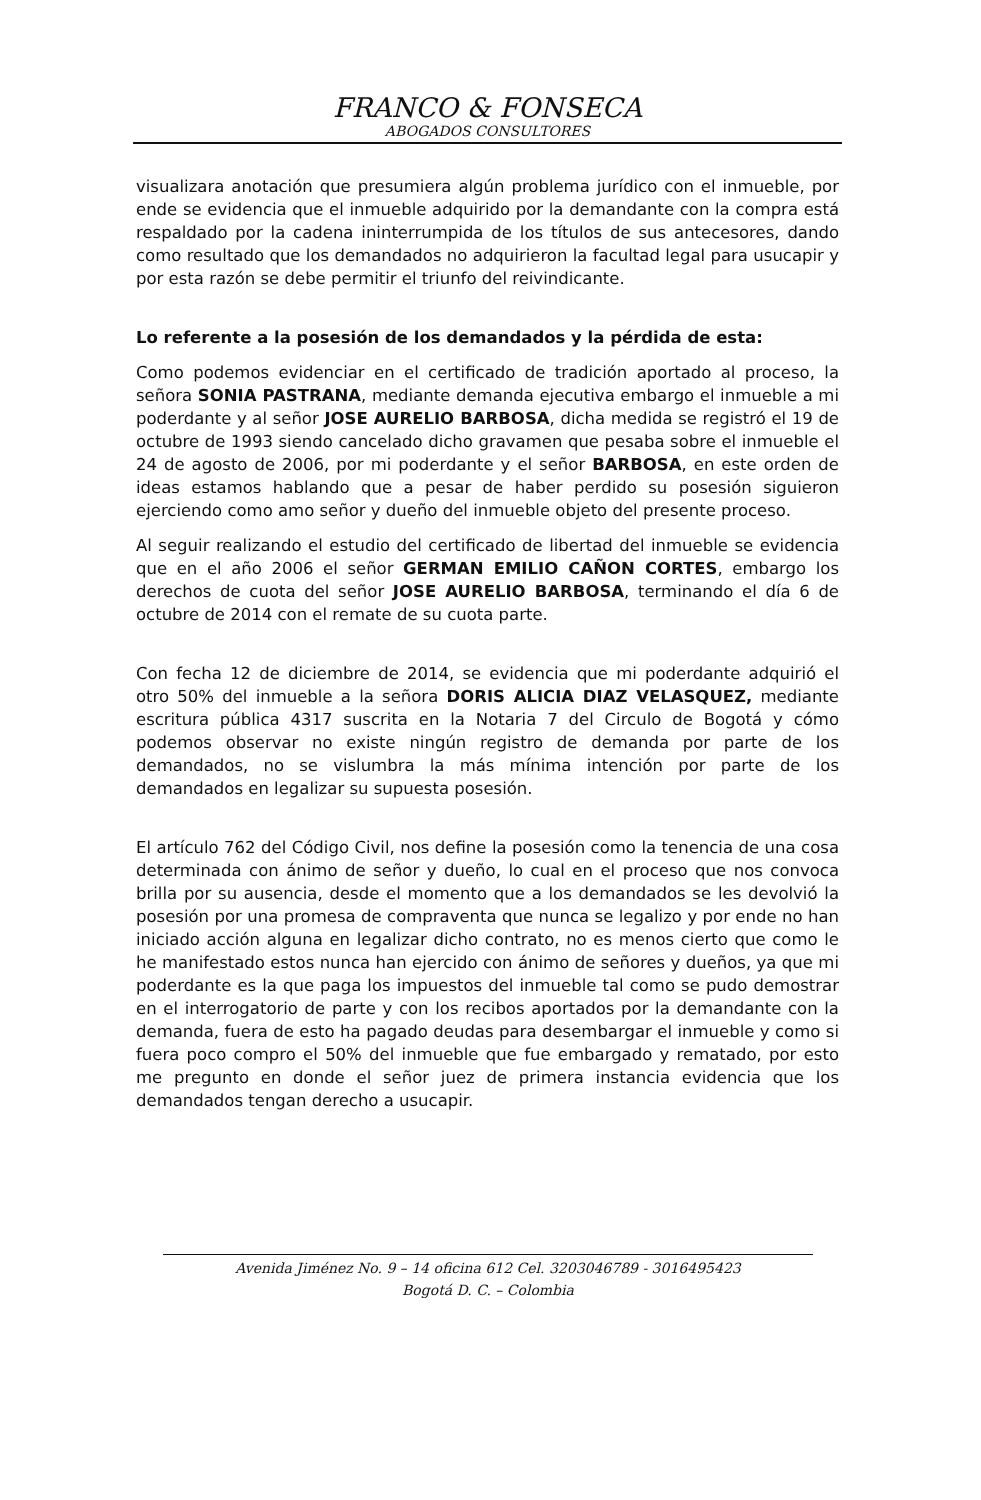FRANCO & FONSECA
ABOGADOS CONSULTORES
visualizara anotación que presumiera algún problema jurídico con el inmueble, por ende se evidencia que el inmueble adquirido por la demandante con la compra está respaldado por la cadena ininterrumpida de los títulos de sus antecesores, dando como resultado que los demandados no adquirieron la facultad legal para usucapir y por esta razón se debe permitir el triunfo del reivindicante.
Lo referente a la posesión de los demandados y la pérdida de esta:
Como podemos evidenciar en el certificado de tradición aportado al proceso, la señora SONIA PASTRANA, mediante demanda ejecutiva embargo el inmueble a mi poderdante y al señor JOSE AURELIO BARBOSA, dicha medida se registró el 19 de octubre de 1993 siendo cancelado dicho gravamen que pesaba sobre el inmueble el 24 de agosto de 2006, por mi poderdante y el señor BARBOSA, en este orden de ideas estamos hablando que a pesar de haber perdido su posesión siguieron ejerciendo como amo señor y dueño del inmueble objeto del presente proceso.
Al seguir realizando el estudio del certificado de libertad del inmueble se evidencia que en el año 2006 el señor GERMAN EMILIO CAÑON CORTES, embargo los derechos de cuota del señor JOSE AURELIO BARBOSA, terminando el día 6 de octubre de 2014 con el remate de su cuota parte.
Con fecha 12 de diciembre de 2014, se evidencia que mi poderdante adquirió el otro 50% del inmueble a la señora DORIS ALICIA DIAZ VELASQUEZ, mediante escritura pública 4317 suscrita en la Notaria 7 del Circulo de Bogotá y cómo podemos observar no existe ningún registro de demanda por parte de los demandados, no se vislumbra la más mínima intención por parte de los demandados en legalizar su supuesta posesión.
El artículo 762 del Código Civil, nos define la posesión como la tenencia de una cosa determinada con ánimo de señor y dueño, lo cual en el proceso que nos convoca brilla por su ausencia, desde el momento que a los demandados se les devolvió la posesión por una promesa de compraventa que nunca se legalizo y por ende no han iniciado acción alguna en legalizar dicho contrato, no es menos cierto que como le he manifestado estos nunca han ejercido con ánimo de señores y dueños, ya que mi poderdante es la que paga los impuestos del inmueble tal como se pudo demostrar en el interrogatorio de parte y con los recibos aportados por la demandante con la demanda, fuera de esto ha pagado deudas para desembargar el inmueble y como si fuera poco compro el 50% del inmueble que fue embargado y rematado, por esto me pregunto en donde el señor juez de primera instancia evidencia que los demandados tengan derecho a usucapir.
Avenida Jiménez No. 9 – 14 oficina 612 Cel. 3203046789 - 3016495423
Bogotá D. C. – Colombia